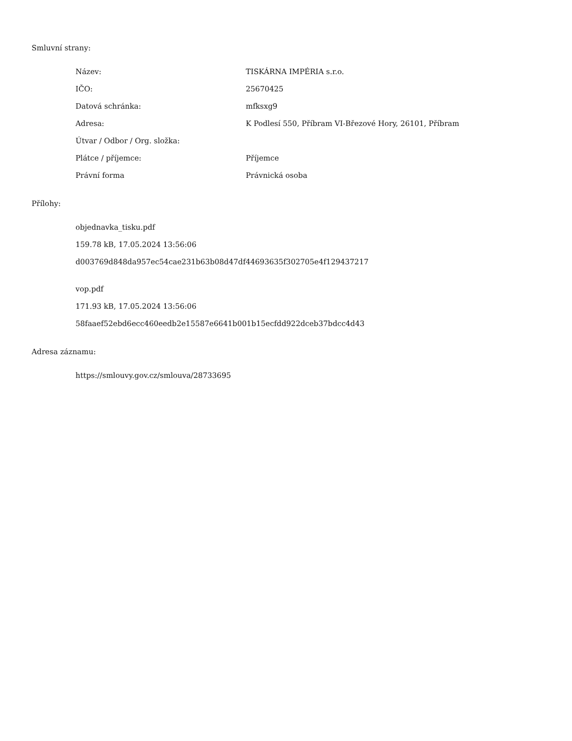Smluvní strany:
| Název: | TISKÁRNA IMPÉRIA s.r.o. |
| IČO: | 25670425 |
| Datová schránka: | mfksxg9 |
| Adresa: | K Podlesí 550, Příbram VI-Březové Hory, 26101, Příbram |
| Útvar / Odbor / Org. složka: | |
| Plátce / příjemce: | Příjemce |
| Právní forma | Právnická osoba |
Přílohy:
objednavka_tisku.pdf
159.78 kB, 17.05.2024 13:56:06
d003769d848da957ec54cae231b63b08d47df44693635f302705e4f129437217
vop.pdf
171.93 kB, 17.05.2024 13:56:06
58faaef52ebd6ecc460eedb2e15587e6641b001b15ecfdd922dceb37bdcc4d43
Adresa záznamu:
https://smlouvy.gov.cz/smlouva/28733695